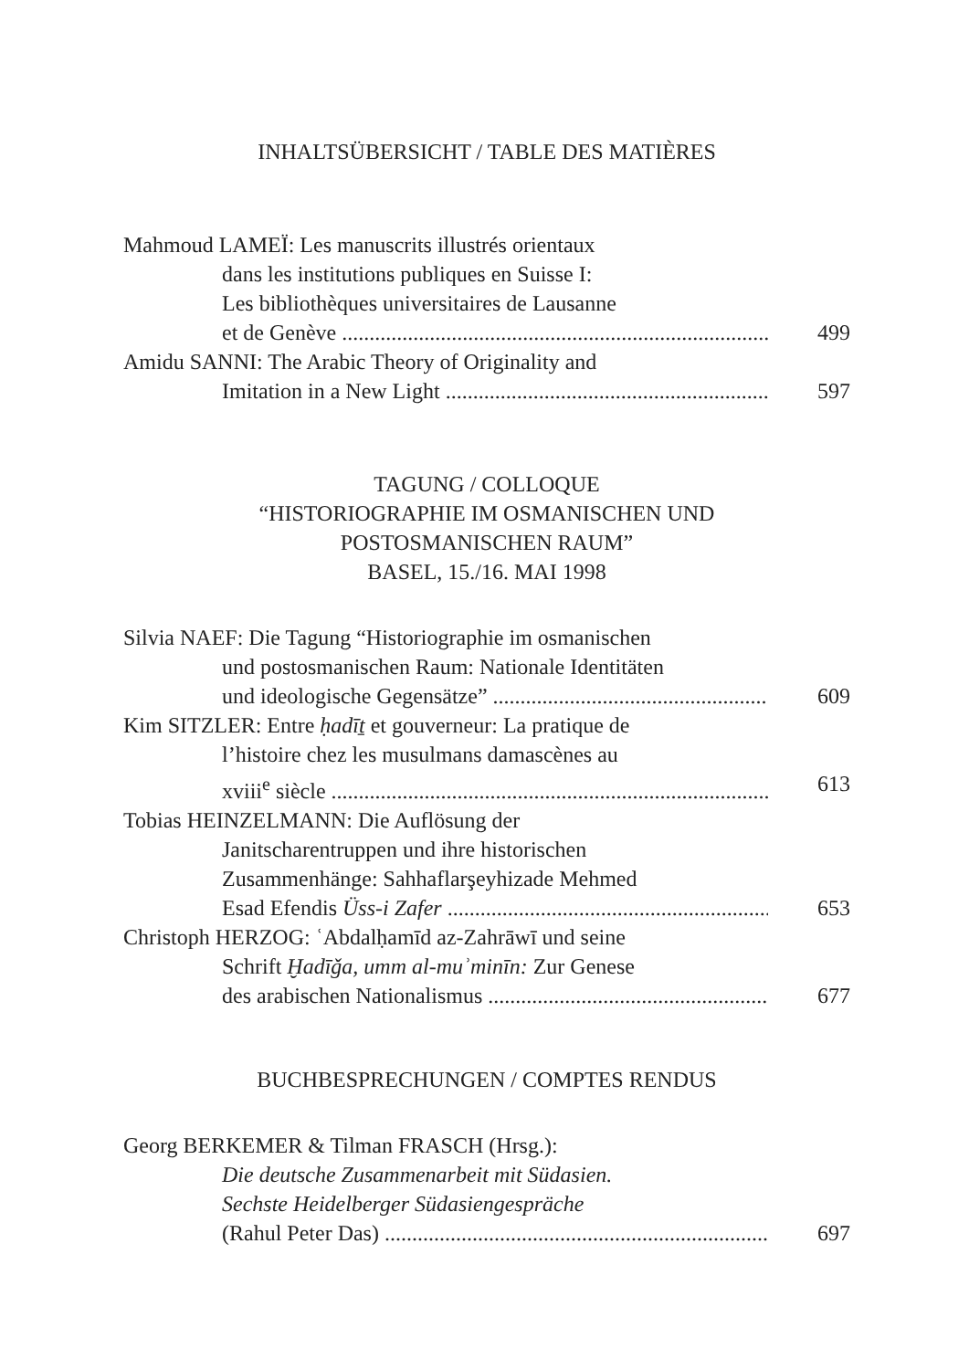INHALTSÜBERSICHT / TABLE DES MATIÈRES
Mahmoud LAMEÏ: Les manuscrits illustrés orientaux
dans les institutions publiques en Suisse I:
Les bibliothèques universitaires de Lausanne
et de Genève 499
Amidu SANNI: The Arabic Theory of Originality and
Imitation in a New Light 597
TAGUNG / COLLOQUE
“HISTORIOGRAPHIE IM OSMANISCHEN UND
POSTOSMANISCHEN RAUM”
BASEL, 15./16. MAI 1998
Silvia NAEF: Die Tagung “Historiographie im osmanischen
und postosmanischen Raum: Nationale Identitäten
und ideologische Gegensätze” 609
Kim SITZLER: Entre ḥadīṯ et gouverneur: La pratique de
l’histoire chez les musulmans damascènes au
xviii<sup>e</sup> siècle 613
Tobias HEINZELMANN: Die Auflösung der
Janitscharentruppen und ihre historischen
Zusammenhänge: Sahhaflarşeyhizade Mehmed
Esad Efendis Üss-i Zafer 653
Christoph HERZOG: ʿAbdalḥamīd az-Zahrāwī und seine
Schrift Ḫadīǧa, umm al-muʾminīn: Zur Genese
des arabischen Nationalismus 677
BUCHBESPRECHUNGEN / COMPTES RENDUS
Georg BERKEMER & Tilman FRASCH (Hrsg.):
Die deutsche Zusammenarbeit mit Südasien.
Sechste Heidelberger Südasiengespräche
(Rahul Peter Das) 697